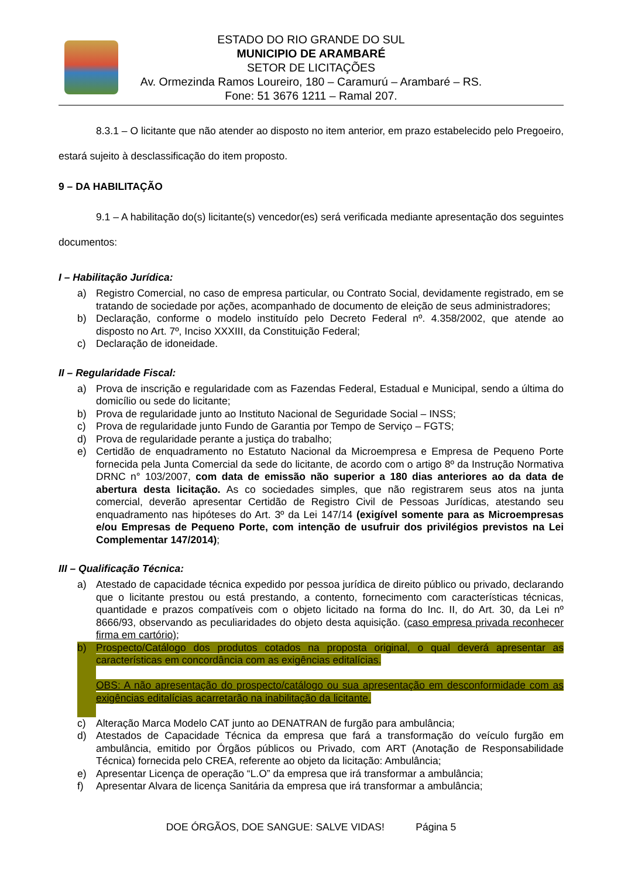ESTADO DO RIO GRANDE DO SUL
MUNICIPIO DE ARAMBARÉ
SETOR DE LICITAÇÕES
Av. Ormezinda Ramos Loureiro, 180 – Caramurú – Arambaré – RS.
Fone: 51 3676 1211 – Ramal 207.
8.3.1 – O licitante que não atender ao disposto no item anterior, em prazo estabelecido pelo Pregoeiro, estará sujeito à desclassificação do item proposto.
9 – DA HABILITAÇÃO
9.1 – A habilitação do(s) licitante(s) vencedor(es) será verificada mediante apresentação dos seguintes documentos:
I – Habilitação Jurídica:
a) Registro Comercial, no caso de empresa particular, ou Contrato Social, devidamente registrado, em se tratando de sociedade por ações, acompanhado de documento de eleição de seus administradores;
b) Declaração, conforme o modelo instituído pelo Decreto Federal nº. 4.358/2002, que atende ao disposto no Art. 7º, Inciso XXXIII, da Constituição Federal;
c) Declaração de idoneidade.
II – Regularidade Fiscal:
a) Prova de inscrição e regularidade com as Fazendas Federal, Estadual e Municipal, sendo a última do domicílio ou sede do licitante;
b) Prova de regularidade junto ao Instituto Nacional de Seguridade Social – INSS;
c) Prova de regularidade junto Fundo de Garantia por Tempo de Serviço – FGTS;
d) Prova de regularidade perante a justiça do trabalho;
e) Certidão de enquadramento no Estatuto Nacional da Microempresa e Empresa de Pequeno Porte fornecida pela Junta Comercial da sede do licitante, de acordo com o artigo 8º da Instrução Normativa DRNC n° 103/2007, com data de emissão não superior a 180 dias anteriores ao da data de abertura desta licitação. As co sociedades simples, que não registrarem seus atos na junta comercial, deverão apresentar Certidão de Registro Civil de Pessoas Jurídicas, atestando seu enquadramento nas hipóteses do Art. 3º da Lei 147/14 (exigível somente para as Microempresas e/ou Empresas de Pequeno Porte, com intenção de usufruir dos privilégios previstos na Lei Complementar 147/2014);
III – Qualificação Técnica:
a) Atestado de capacidade técnica expedido por pessoa jurídica de direito público ou privado, declarando que o licitante prestou ou está prestando, a contento, fornecimento com características técnicas, quantidade e prazos compatíveis com o objeto licitado na forma do Inc. II, do Art. 30, da Lei nº 8666/93, observando as peculiaridades do objeto desta aquisição. (caso empresa privada reconhecer firma em cartório);
b) Prospecto/Catálogo dos produtos cotados na proposta original, o qual deverá apresentar as características em concordância com as exigências editalícias.
OBS: A não apresentação do prospecto/catálogo ou sua apresentação em desconformidade com as exigências editalícias acarretarão na inabilitação da licitante.
c) Alteração Marca Modelo CAT junto ao DENATRAN de furgão para ambulância;
d) Atestados de Capacidade Técnica da empresa que fará a transformação do veículo furgão em ambulância, emitido por Órgãos públicos ou Privado, com ART (Anotação de Responsabilidade Técnica) fornecida pelo CREA, referente ao objeto da licitação: Ambulância;
e) Apresentar Licença de operação “L.O” da empresa que irá transformar a ambulância;
f) Apresentar Alvara de licença Sanitária da empresa que irá transformar a ambulância;
DOE ÓRGÃOS, DOE SANGUE: SALVE VIDAS! Página 5